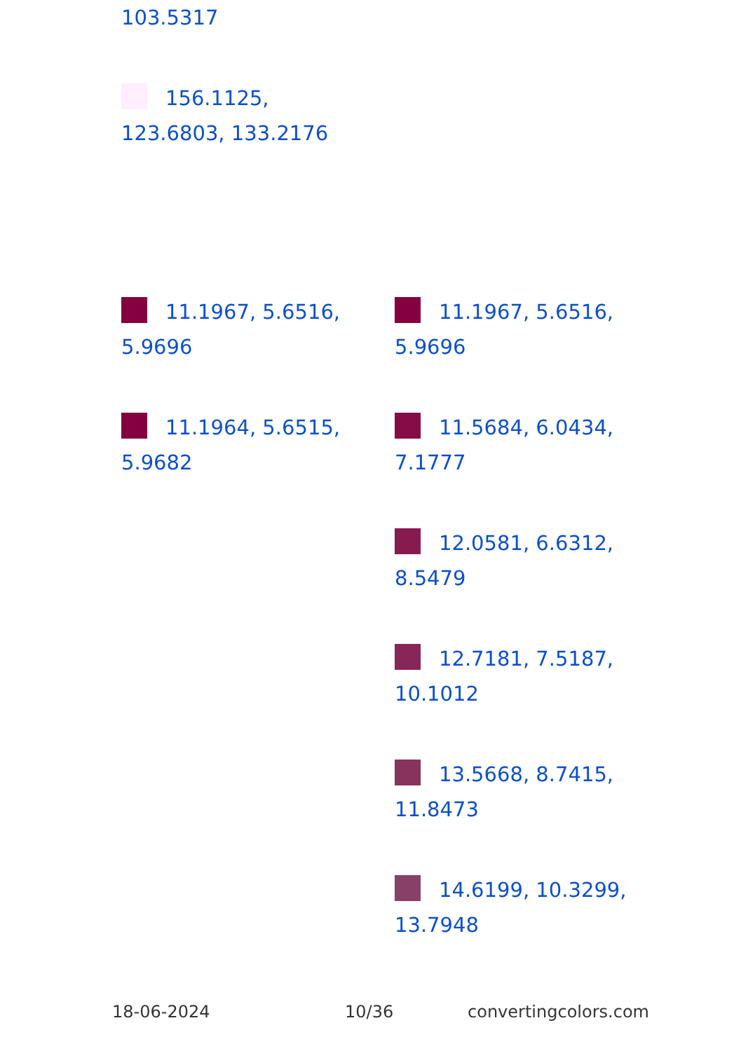103.5317
156.1125, 123.6803, 133.2176
11.1967, 5.6516, 5.9696
11.1967, 5.6516, 5.9696
11.1964, 5.6515, 5.9682
11.5684, 6.0434, 7.1777
12.0581, 6.6312, 8.5479
12.7181, 7.5187, 10.1012
13.5668, 8.7415, 11.8473
14.6199, 10.3299, 13.7948
18-06-2024 10/36 convertingcolors.com